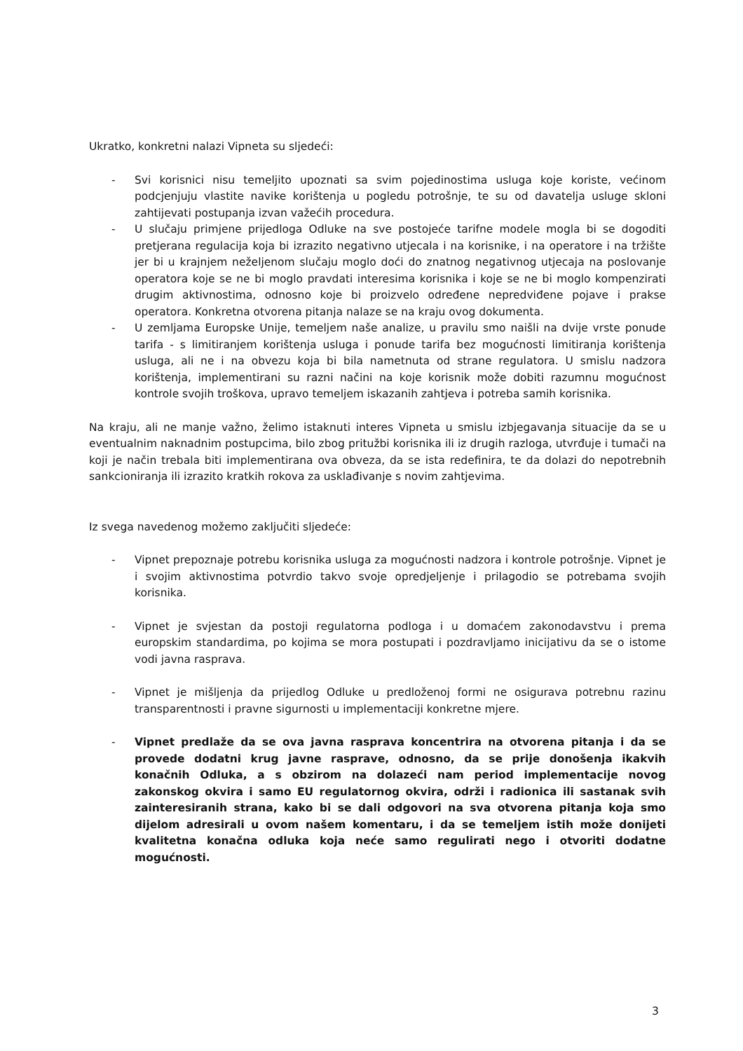Ukratko, konkretni nalazi Vipneta su sljedeći:
- Svi korisnici nisu temeljito upoznati sa svim pojedinostima usluga koje koriste, većinom podcjenjuju vlastite navike korištenja u pogledu potrošnje, te su od davatelja usluge skloni zahtijevati postupanja izvan važećih procedura.
- U slučaju primjene prijedloga Odluke na sve postojeće tarifne modele mogla bi se dogoditi pretjerana regulacija koja bi izrazito negativno utjecala i na korisnike, i na operatore i na tržište jer bi u krajnjem neželjenom slučaju moglo doći do znatnog negativnog utjecaja na poslovanje operatora koje se ne bi moglo pravdati interesima korisnika i koje se ne bi moglo kompenzirati drugim aktivnostima, odnosno koje bi proizvelo određene nepredviđene pojave i prakse operatora. Konkretna otvorena pitanja nalaze se na kraju ovog dokumenta.
- U zemljama Europske Unije, temeljem naše analize, u pravilu smo naišli na dvije vrste ponude tarifa - s limitiranjem korištenja usluga i ponude tarifa bez mogućnosti limitiranja korištenja usluga, ali ne i na obvezu koja bi bila nametnuta od strane regulatora. U smislu nadzora korištenja, implementirani su razni načini na koje korisnik može dobiti razumnu mogućnost kontrole svojih troškova, upravo temeljem iskazanih zahtjeva i potreba samih korisnika.
Na kraju, ali ne manje važno, želimo istaknuti interes Vipneta u smislu izbjegavanja situacije da se u eventualnim naknadnim postupcima, bilo zbog pritužbi korisnika ili iz drugih razloga, utvrđuje i tumači na koji je način trebala biti implementirana ova obveza, da se ista redefinira, te da dolazi do nepotrebnih sankcioniranja ili izrazito kratkih rokova za usklađivanje s novim zahtjevima.
Iz svega navedenog možemo zaključiti sljedeće:
- Vipnet prepoznaje potrebu korisnika usluga za mogućnosti nadzora i kontrole potrošnje. Vipnet je i svojim aktivnostima potvrdio takvo svoje opredjeljenje i prilagodio se potrebama svojih korisnika.
- Vipnet je svjestan da postoji regulatorna podloga i u domaćem zakonodavstvu i prema europskim standardima, po kojima se mora postupati i pozdravljamo inicijativu da se o istome vodi javna rasprava.
- Vipnet je mišljenja da prijedlog Odluke u predloženoj formi ne osigurava potrebnu razinu transparentnosti i pravne sigurnosti u implementaciji konkretne mjere.
- Vipnet predlaže da se ova javna rasprava koncentrira na otvorena pitanja i da se provede dodatni krug javne rasprave, odnosno, da se prije donošenja ikakvih konačnih Odluka, a s obzirom na dolazeći nam period implementacije novog zakonskog okvira i samo EU regulatornog okvira, održi i radionica ili sastanak svih zainteresiranih strana, kako bi se dali odgovori na sva otvorena pitanja koja smo dijelom adresirali u ovom našem komentaru, i da se temeljem istih može donijeti kvalitetna konačna odluka koja neće samo regulirati nego i otvoriti dodatne mogućnosti.
3